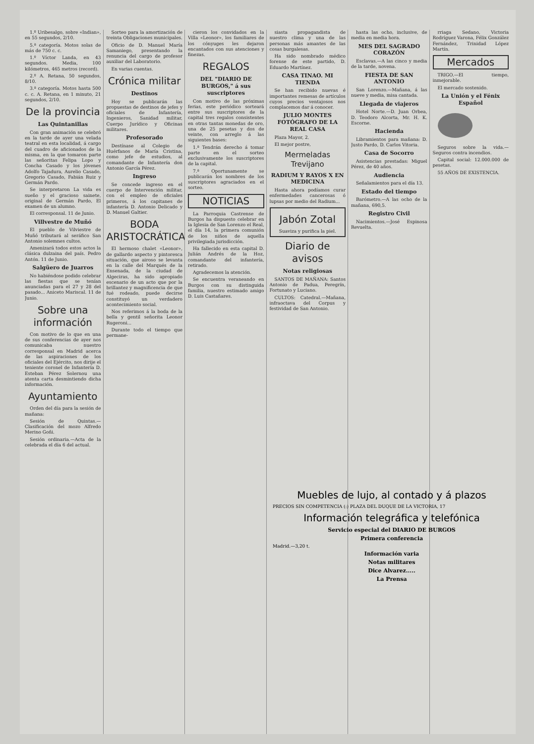1.º Uribesalgo, sobre «Indian», en 55 segundos, 2/10.
5.ª categoría. Motos solas de más de 750 c. c.
1.º Víctor Landa, en 43 segundos. Media, 100 kilómetros, 465 metros (record).
2.º A. Retana, 50 segundos, 8/10.
3.ª categoría. Motos hasta 500 c. c. A. Retana, en 1 minuto, 21 segundos, 2/10.
De la provincia
Las Quintanillas
Con gran animación se celebró en la tarde de ayer una velada teatral en esta localidad, á cargo del cuadro de aficionados de la misma, en la que tomaron parte las señoritas Felipa Lopo y Concha Casado y los jóvenes Adolfo Tajadura, Aurelio Casado, Gregorio Casado, Fabián Ruiz y Germán Pardo.
Se interpretaron La vida es sueño y el gracioso sainete, original de Germán Pardo, El examen de un alumno.
El corresponsal. 11 de Junio.
Villvestre de Muñó
El pueblo de Vilviestre de Muñó tributará al seráfico San Antonio solemnes cultos.
Amenizará todos estos actos la clásica dulzaina del país. Pedro Antón. 11 de Junio.
Salgüero de Juarros
No habiéndose podido celebrar las fiestas que se tenían anunciadas para el 27 y 28 del pasado... Aniceto Mariscal. 11 de Junio.
Sobre una información
Con motivo de lo que en una de sus conferencias de ayer nos comunicaba nuestro corresponsal en Madrid acerca de las aspiraciones de los oficiales del Ejército, nos dirije el teniente coronel de Infantería D. Esteban Pérez Solernou una atenta carta desmintiendo dicha información.
Ayuntamiento
Orden del día para la sesión de mañana:
Sesión de Quintas.—Clasificación del mozo Alfredo Merino Goñi.
Sesión ordinaria.—Acta de la celebrada el día 6 del actual.
Sorteo para la amortización de treinta Obligaciones municipales.
Oficio de D. Manuel María Samaniego, presentando la renuncia del cargo de profesor auxiliar del Laboratorio.
En varias cuentas.
Crónica militar
Destinos
Hoy se publicarán las propuestas de destinos de jefes y oficiales de Infantería, Ingenieros, Sanidad militar, Cuerpo Jurídico y Oficinas militares.
Profesorado
Destínase al Colegio de Huérfanos de María Cristina, como jefe de estudios, al comandante de Infantería don Antonio García Pérez.
Ingreso
Se concede ingreso en el cuerpo de Intervención militar, con el empleo de oficiales primeros, á los capitanes de infantería D. Antonio Delicado y D. Manuel Galtier.
BODA ARISTOCRÁTICA
El hermoso chalet «Leonor», de gallardo aspecto y pintoresca situación, que airoso se levanta en la calle del Marqués de la Ensenada, de la ciudad de Algeciras, ha sido apropiado escenario de un acto que por la brillantez y magnificencia de que fué rodeado, puede decirse constituyó un verdadero acontecimiento social.
Nos referimos á la boda de la bella y gentil señorita Leonor Rugeroni...
Durante todo el tiempo que permane-
cieron los convidados en la Villa «Leonor», los familiares de los cónyuges les dejaron encantados con sus atenciones y finezas.
REGALOS
DEL "DIARIO DE BURGOS," á sus suscriptores
Con motivo de las próximas ferias, este periódico sorteará entre sus suscriptores de la capital tres regalos consistentes en otras tantas monedas de oro, una de 25 pesetas y dos de veinte, con arreglo á las siguientes bases:
1.ª Tendrán derecho á tomar parte en el sorteo exclusivamente los suscriptores de la capital.
7.ª Oportunamente se publicarán los nombres de los suscriptores agraciados en el sorteo.
NOTICIAS
La Parroquia Castrense de Burgos ha dispuesto celebrar en la Iglesia de San Lorenzo el Real, el día 14, la primera comunión de los niños de aquella privilegiada jurisdicción.
Ha fallecido en esta capital D. Julián Andrés de la Hoz, comandante del infantería, retirado.
Agradecemos la atención.
Se encuentra veraneando en Burgos con su distinguida familia, nuestro estimado amigo D. Luis Castañares.
siasta propagandista de nuestro clima y una de las personas más amantes de las cosas burgalesas.
Ha sido nombrado médico forense de este partido, D. Eduardo Martínez.
CASA TINAO. MI TIENDA
Se han recibido nuevas é importantes remesas de artículos cuyos precios ventajosos nos complacemos dar á conocer.
JULIO MONTES
FOTÓGRAFO DE LA REAL CASA
Plaza Mayor, 2.
El mejor postre,
Mermeladas Trevijano
RADIUM Y RAYOS X EN MEDICINA
Hasta ahora podíamos curar enfermedades cancerosas ó lupsas por medio del Radium...
Jabón Zotal
Suaviza y purifica la piel.
Diario de avisos
Notas religiosas
SANTOS DE MAÑANA: Santos Antonio de Padua, Peregrín, Fortunato y Luciano.
CULTOS: Catedral.—Mañana, infraoctava del Corpus y festividad de San Antonio.
hasta las ocho, inclusive, de media en media hora.
MES DEL SAGRADO CORAZÓN
Esclavas.—A las cinco y media de la tarde, novena.
FIESTA DE SAN ANTONIO
San Lorenzo.—Mañana, á las nueve y media, misa cantada.
Llegada de viajeros
Hotel Norte.—D. Juan Orbea, D. Teodoro Alcorta, Mr. H. K. Escorne.
Hacienda
Libramientos para mañana: D. Justo Pardo, D. Carlos Vitoria.
Casa de Socorro
Asistencias prestadas: Miguel Pérez, de 40 años.
Audiencia
Señalamientos para el día 13.
Estado del tiempo
Barómetro.—A las ocho de la mañana, 690,5.
Registro Civil
Nacimientos.—José Espinosa Revuelta.
rriaga Sedano, Victoria Rodríguez Varona, Félix González Fernández, Trinidad López Martín.
Mercados
TRIGO.—El tiempo, inmejorable.
El mercado sostenido.
La Unión y el Fénix Español
Seguros sobre la vida.—Seguros contra incendios.
Capital social: 12.000.000 de pesetas.
55 AÑOS DE EXISTENCIA.
Muebles de lujo, al contado y á plazos
PRECIOS SIN COMPETENCIA (:) PLAZA DEL DUQUE DE LA VICTORIA, 17
Información telegráfica y telefónica
Servicio especial del DIARIO DE BURGOS
Primera conferencia
Madrid.—3,20 t.
Información varia
Notas militares
Dice Alvarez.....
La Prensa